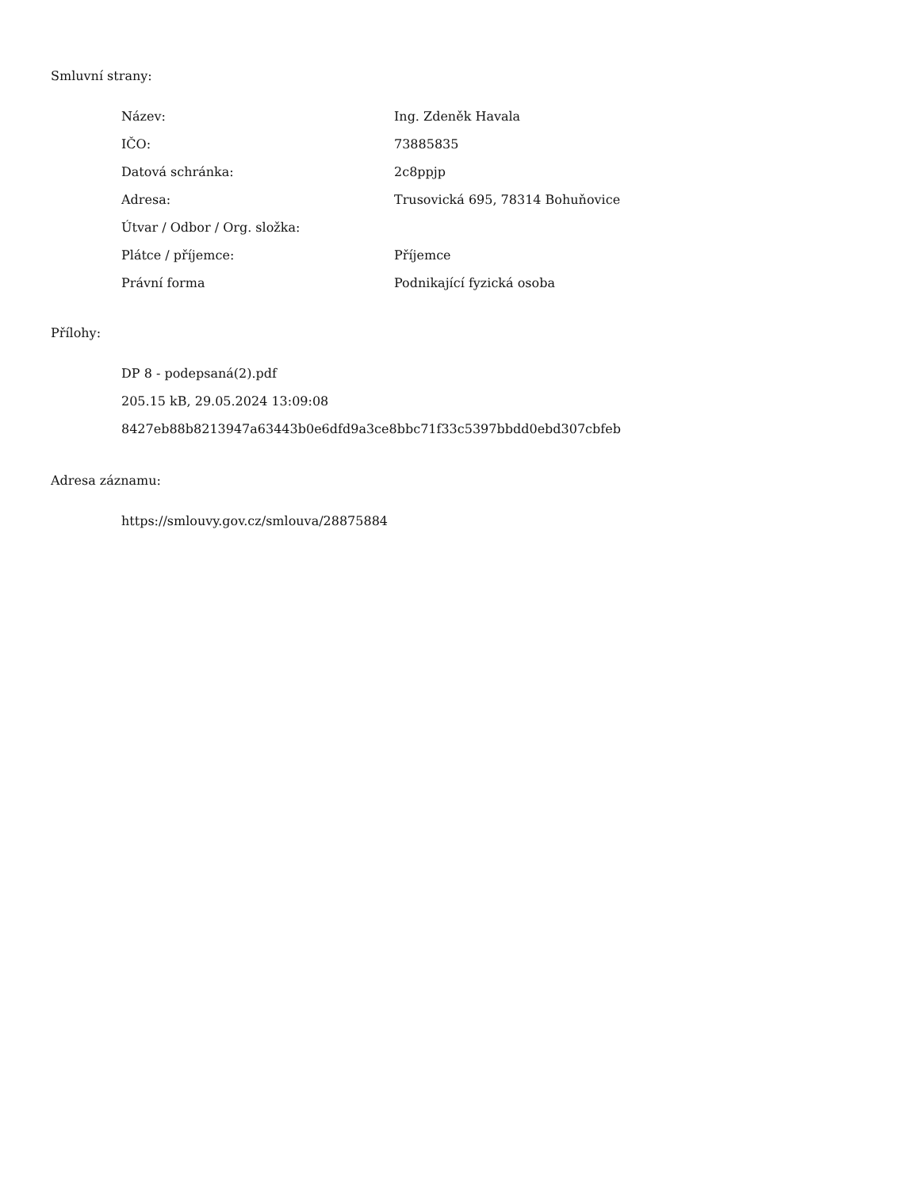Smluvní strany:
| Název: | Ing. Zdeněk Havala |
| IČO: | 73885835 |
| Datová schránka: | 2c8ppjp |
| Adresa: | Trusovická 695, 78314 Bohuňovice |
| Útvar / Odbor / Org. složka: | |
| Plátce / příjemce: | Příjemce |
| Právní forma | Podnikající fyzická osoba |
Přílohy:
DP 8 - podepsaná(2).pdf
205.15 kB, 29.05.2024 13:09:08
8427eb88b8213947a63443b0e6dfd9a3ce8bbc71f33c5397bbdd0ebd307cbfeb
Adresa záznamu:
https://smlouvy.gov.cz/smlouva/28875884